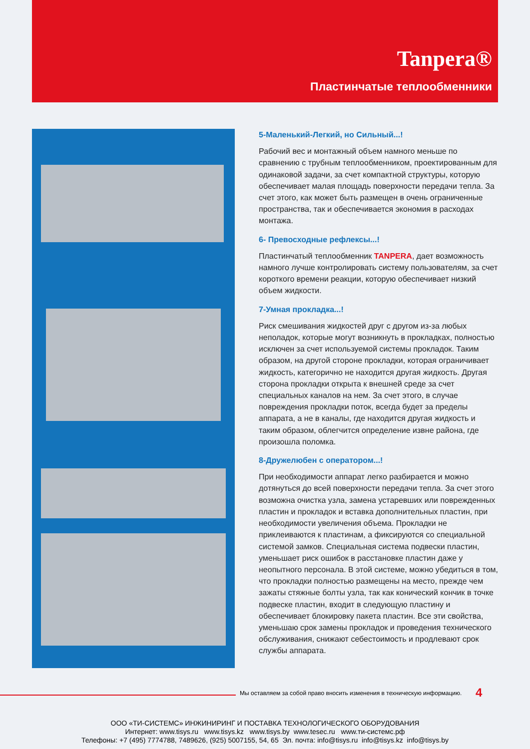Tanpera®
Пластинчатые теплообменники
5-Маленький-Легкий, но Сильный...!
Рабочий вес и монтажный объем намного меньше по сравнению с трубным теплообменником, проектированным для одинаковой задачи, за счет компактной структуры, которую обеспечивает малая площадь поверхности передачи тепла. За счет этого, как может быть размещен в очень ограниченные пространства, так и обеспечивается экономия в расходах монтажа.
6- Превосходные рефлексы...!
Пластинчатый теплообменник TANPERA, дает возможность намного лучше контролировать систему пользователям, за счет короткого времени реакции, которую обеспечивает низкий объем жидкости.
7-Умная прокладка...!
Риск смешивания жидкостей друг с другом из-за любых неполадок, которые могут возникнуть в прокладках, полностью исключен за счет используемой системы прокладок. Таким образом, на другой стороне прокладки, которая ограничивает жидкость, категорично не находится другая жидкость. Другая сторона прокладки открыта к внешней среде за счет специальных каналов на нем. За счет этого, в случае повреждения прокладки поток, всегда будет за пределы аппарата, а не в каналы, где находится другая жидкость и таким образом, облегчится определение извне района, где произошла поломка.
8-Дружелюбен с оператором...!
При необходимости аппарат легко разбирается и можно дотянуться до всей поверхности передачи тепла. За счет этого возможна очистка узла, замена устаревших или поврежденных пластин и прокладок и вставка дополнительных пластин, при необходимости увеличения объема. Прокладки не приклеиваются к пластинам, а фиксируются со специальной системой замков. Специальная система подвески пластин, уменьшает риск ошибок в расстановке пластин даже у неопытного персонала. В этой системе, можно убедиться в том, что прокладки полностью размещены на место, прежде чем зажаты стяжные болты узла, так как конический кончик в точке подвеске пластин, входит в следующую пластину и обеспечивает блокировку пакета пластин. Все эти свойства, уменьшаю срок замены прокладок и проведения технического обслуживания, снижают себестоимость и продлевают срок службы аппарата.
Мы оставляем за собой право вносить изменения в техническую информацию.
4
ООО «ТИ-СИСТЕМС» ИНЖИНИРИНГ И ПОСТАВКА ТЕХНОЛОГИЧЕСКОГО ОБОРУДОВАНИЯ
Интернет: www.tisys.ru www.tisys.kz www.tisys.by www.tesec.ru www.ти-системс.рф
Телефоны: +7 (495) 7774788, 7489626, (925) 5007155, 54, 65 Эл. почта: info@tisys.ru info@tisys.kz info@tisys.by